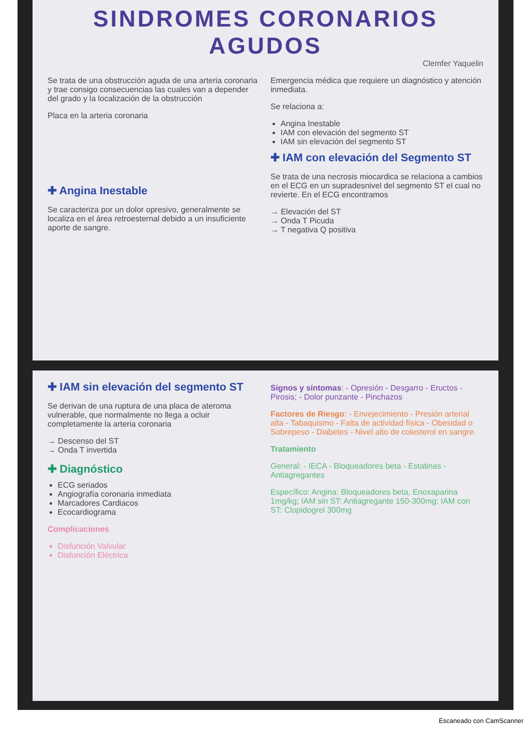SINDROMES CORONARIOS
AGUDOS
Clemfer Yaquelin
Se trata de una obstrucción aguda de una arteria coronaria y trae consigo consecuencias las cuales van a depender del grado y la localización de la obstrucción
Placa en la arteria coronaria
✚ Angina Inestable
Se caracteriza por un dolor opresivo, generalmente se localiza en el área retroesternal debido a un insuficiente aporte de sangre.
Emergencia médica que requiere un diagnóstico y atención inmediata.
Se relaciona a:
Angina Inestable
IAM con elevación del segmento ST
IAM sin elevación del segmento ST
✚ IAM con elevación del Segmento ST
Se trata de una necrosis miocardica se relaciona a cambios en el ECG en un supradesnivel del segmento ST el cual no revierte. En el ECG encontramos
→ Elevación del ST
→ Onda T Picuda
→ T negativa Q positiva
✚ IAM sin elevación del segmento ST
Se derivan de una ruptura de una placa de ateroma vulnerable, que normalmente no llega a ocluir completamente la arteria coronaria
→ Descenso del ST
→ Onda T invertida
✚ Diagnóstico
ECG seriados
Angiografía coronaria inmediata
Marcadores Cardiacos
Ecocardiograma
Complicaciones
Disfunción Valvular
Disfunción Eléctrica
Signos y síntomas: - Opresión - Desgarro - Eructos - Pirosis; - Dolor punzante - Pinchazos
Factores de Riesgo: - Envejecimiento - Presión arterial alta - Tabaquismo - Falta de actividad física - Obesidad o Sobrepeso - Diabetes - Nivel alto de colesterol en sangre.
Tratamiento
General: - IECA - Bloqueadores beta - Estatinas - Antiagregantes
Específico: Angina: Bloqueadores beta, Enoxaparina 1mg/kg; IAM sin ST: Antiagregante 150-300mg; IAM con ST: Clopidogrel 300mg
Escaneado con CamScanner